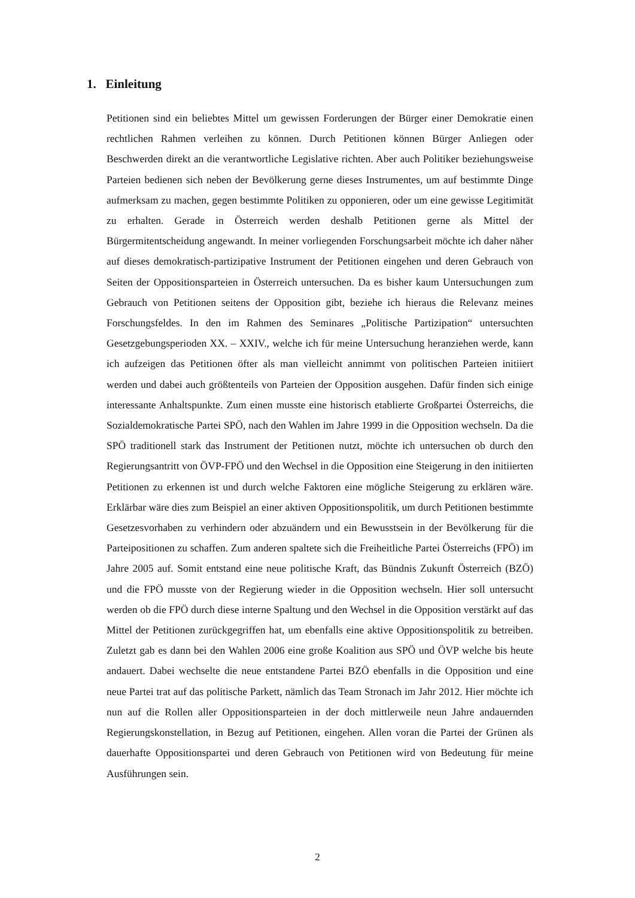1. Einleitung
Petitionen sind ein beliebtes Mittel um gewissen Forderungen der Bürger einer Demokratie einen rechtlichen Rahmen verleihen zu können. Durch Petitionen können Bürger Anliegen oder Beschwerden direkt an die verantwortliche Legislative richten. Aber auch Politiker beziehungsweise Parteien bedienen sich neben der Bevölkerung gerne dieses Instrumentes, um auf bestimmte Dinge aufmerksam zu machen, gegen bestimmte Politiken zu opponieren, oder um eine gewisse Legitimität zu erhalten. Gerade in Österreich werden deshalb Petitionen gerne als Mittel der Bürgermitentscheidung angewandt. In meiner vorliegenden Forschungsarbeit möchte ich daher näher auf dieses demokratisch-partizipative Instrument der Petitionen eingehen und deren Gebrauch von Seiten der Oppositionsparteien in Österreich untersuchen. Da es bisher kaum Untersuchungen zum Gebrauch von Petitionen seitens der Opposition gibt, beziehe ich hieraus die Relevanz meines Forschungsfeldes. In den im Rahmen des Seminares „Politische Partizipation“ untersuchten Gesetzgebungsperioden XX. – XXIV., welche ich für meine Untersuchung heranziehen werde, kann ich aufzeigen das Petitionen öfter als man vielleicht annimmt von politischen Parteien initiiert werden und dabei auch größtenteils von Parteien der Opposition ausgehen. Dafür finden sich einige interessante Anhaltspunkte. Zum einen musste eine historisch etablierte Großpartei Österreichs, die Sozialdemokratische Partei SPÖ, nach den Wahlen im Jahre 1999 in die Opposition wechseln. Da die SPÖ traditionell stark das Instrument der Petitionen nutzt, möchte ich untersuchen ob durch den Regierungsantritt von ÖVP-FPÖ und den Wechsel in die Opposition eine Steigerung in den initiierten Petitionen zu erkennen ist und durch welche Faktoren eine mögliche Steigerung zu erklären wäre. Erklärbar wäre dies zum Beispiel an einer aktiven Oppositionspolitik, um durch Petitionen bestimmte Gesetzesvorhaben zu verhindern oder abzuändern und ein Bewusstsein in der Bevölkerung für die Parteipositionen zu schaffen. Zum anderen spaltete sich die Freiheitliche Partei Österreichs (FPÖ) im Jahre 2005 auf. Somit entstand eine neue politische Kraft, das Bündnis Zukunft Österreich (BZÖ) und die FPÖ musste von der Regierung wieder in die Opposition wechseln. Hier soll untersucht werden ob die FPÖ durch diese interne Spaltung und den Wechsel in die Opposition verstärkt auf das Mittel der Petitionen zurückgegriffen hat, um ebenfalls eine aktive Oppositionspolitik zu betreiben. Zuletzt gab es dann bei den Wahlen 2006 eine große Koalition aus SPÖ und ÖVP welche bis heute andauert. Dabei wechselte die neue entstandene Partei BZÖ ebenfalls in die Opposition und eine neue Partei trat auf das politische Parkett, nämlich das Team Stronach im Jahr 2012. Hier möchte ich nun auf die Rollen aller Oppositionsparteien in der doch mittlerweile neun Jahre andauernden Regierungskonstellation, in Bezug auf Petitionen, eingehen. Allen voran die Partei der Grünen als dauerhafte Oppositionspartei und deren Gebrauch von Petitionen wird von Bedeutung für meine Ausführungen sein.
2